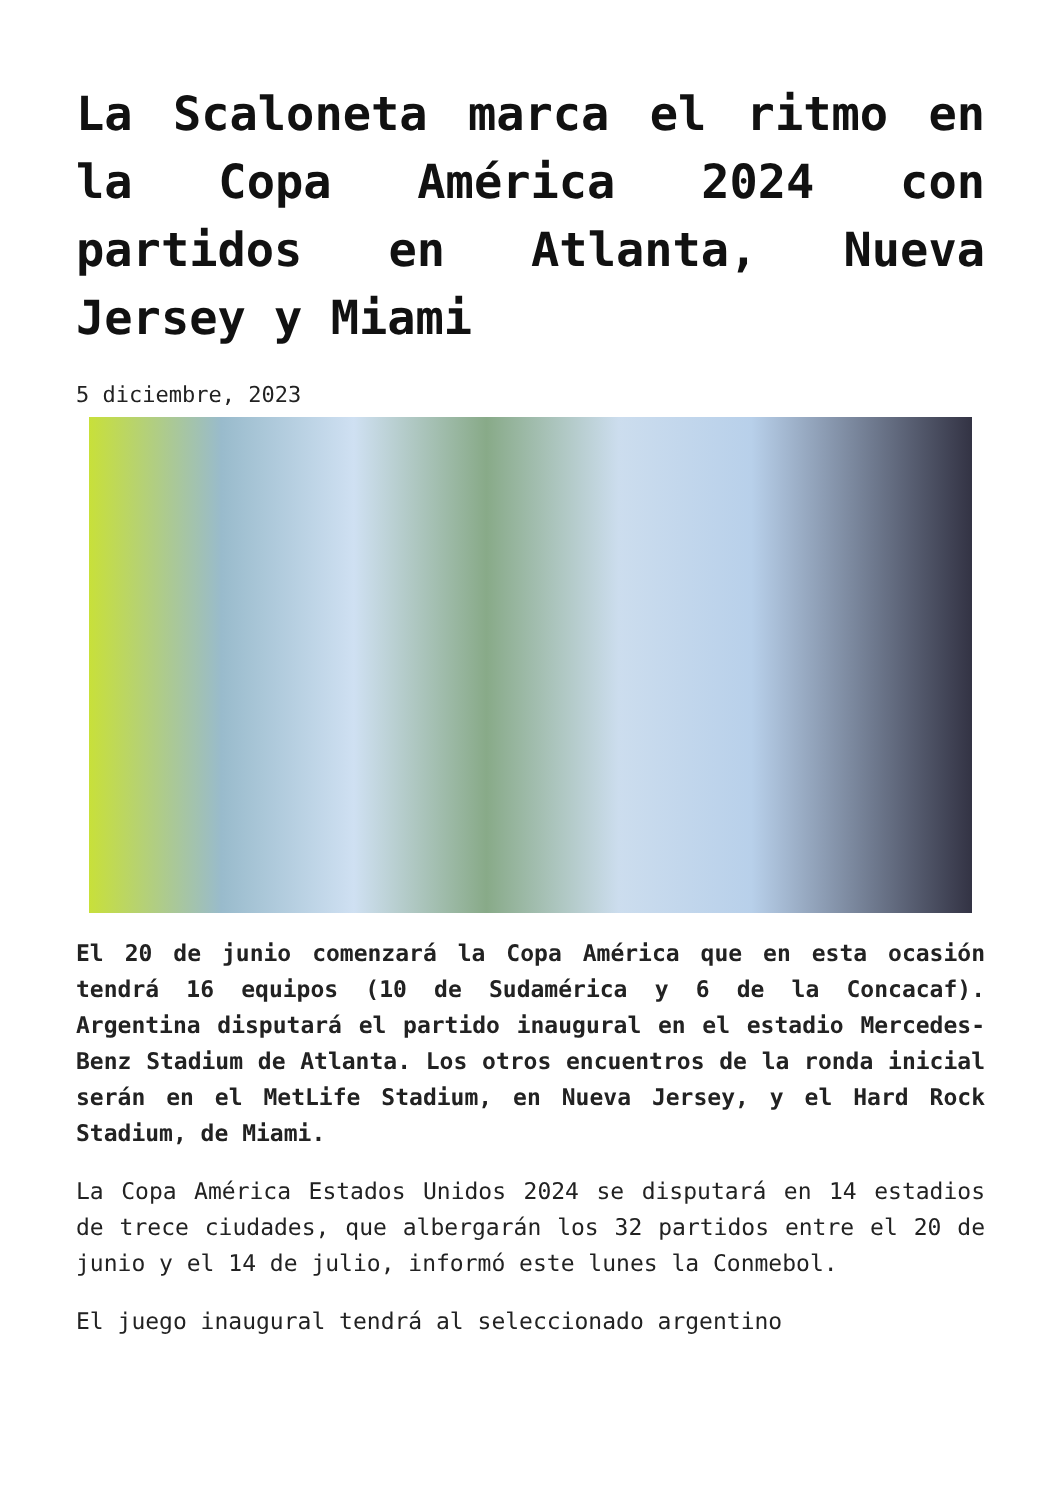La Scaloneta marca el ritmo en la Copa América 2024 con partidos en Atlanta, Nueva Jersey y Miami
5 diciembre, 2023
El 20 de junio comenzará la Copa América que en esta ocasión tendrá 16 equipos (10 de Sudamérica y 6 de la Concacaf). Argentina disputará el partido inaugural en el estadio Mercedes-Benz Stadium de Atlanta. Los otros encuentros de la ronda inicial serán en el MetLife Stadium, en Nueva Jersey, y el Hard Rock Stadium, de Miami.
La Copa América Estados Unidos 2024 se disputará en 14 estadios de trece ciudades, que albergarán los 32 partidos entre el 20 de junio y el 14 de julio, informó este lunes la Conmebol.
El juego inaugural tendrá al seleccionado argentino